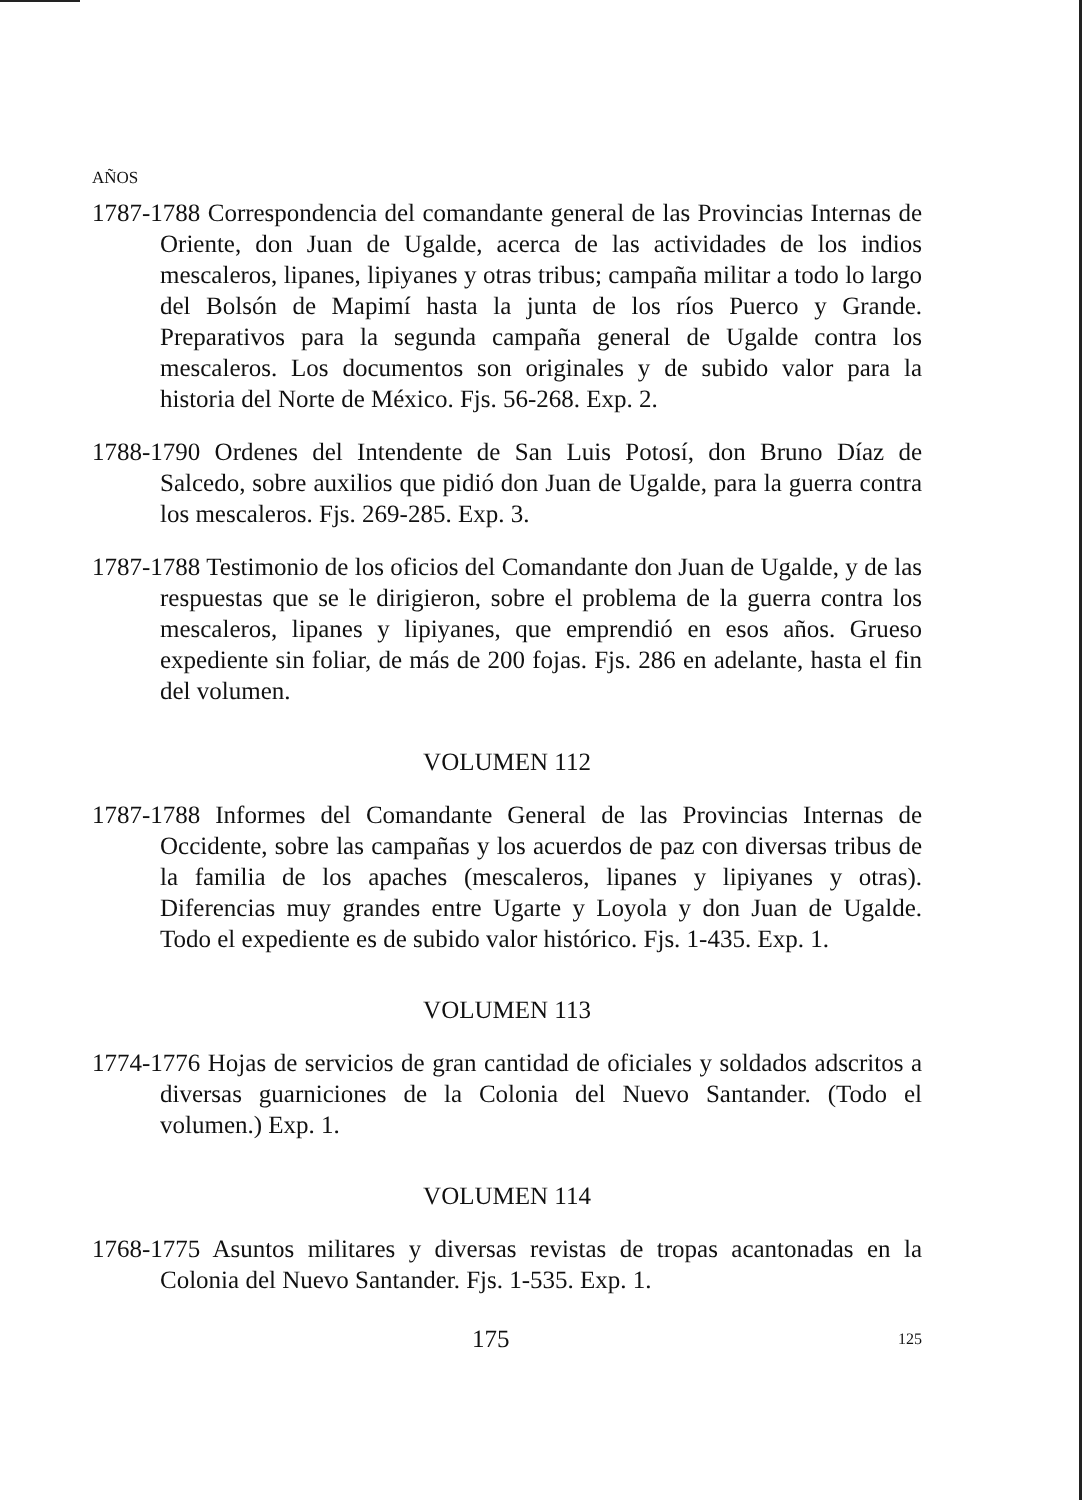AÑOS
1787-1788 Correspondencia del comandante general de las Provincias Internas de Oriente, don Juan de Ugalde, acerca de las actividades de los indios mescaleros, lipanes, lipiyanes y otras tribus; campaña militar a todo lo largo del Bolsón de Mapimí hasta la junta de los ríos Puerco y Grande. Preparativos para la segunda campaña general de Ugalde contra los mescaleros. Los documentos son originales y de subido valor para la historia del Norte de México. Fjs. 56-268. Exp. 2.
1788-1790 Ordenes del Intendente de San Luis Potosí, don Bruno Díaz de Salcedo, sobre auxilios que pidió don Juan de Ugalde, para la guerra contra los mescaleros. Fjs. 269-285. Exp. 3.
1787-1788 Testimonio de los oficios del Comandante don Juan de Ugalde, y de las respuestas que se le dirigieron, sobre el problema de la guerra contra los mescaleros, lipanes y lipiyanes, que emprendió en esos años. Grueso expediente sin foliar, de más de 200 fojas. Fjs. 286 en adelante, hasta el fin del volumen.
VOLUMEN 112
1787-1788 Informes del Comandante General de las Provincias Internas de Occidente, sobre las campañas y los acuerdos de paz con diversas tribus de la familia de los apaches (mescaleros, lipanes y lipiyanes y otras). Diferencias muy grandes entre Ugarte y Loyola y don Juan de Ugalde. Todo el expediente es de subido valor histórico. Fjs. 1-435. Exp. 1.
VOLUMEN 113
1774-1776 Hojas de servicios de gran cantidad de oficiales y soldados adscritos a diversas guarniciones de la Colonia del Nuevo Santander. (Todo el volumen.) Exp. 1.
VOLUMEN 114
1768-1775 Asuntos militares y diversas revistas de tropas acantonadas en la Colonia del Nuevo Santander. Fjs. 1-535. Exp. 1.
175 125